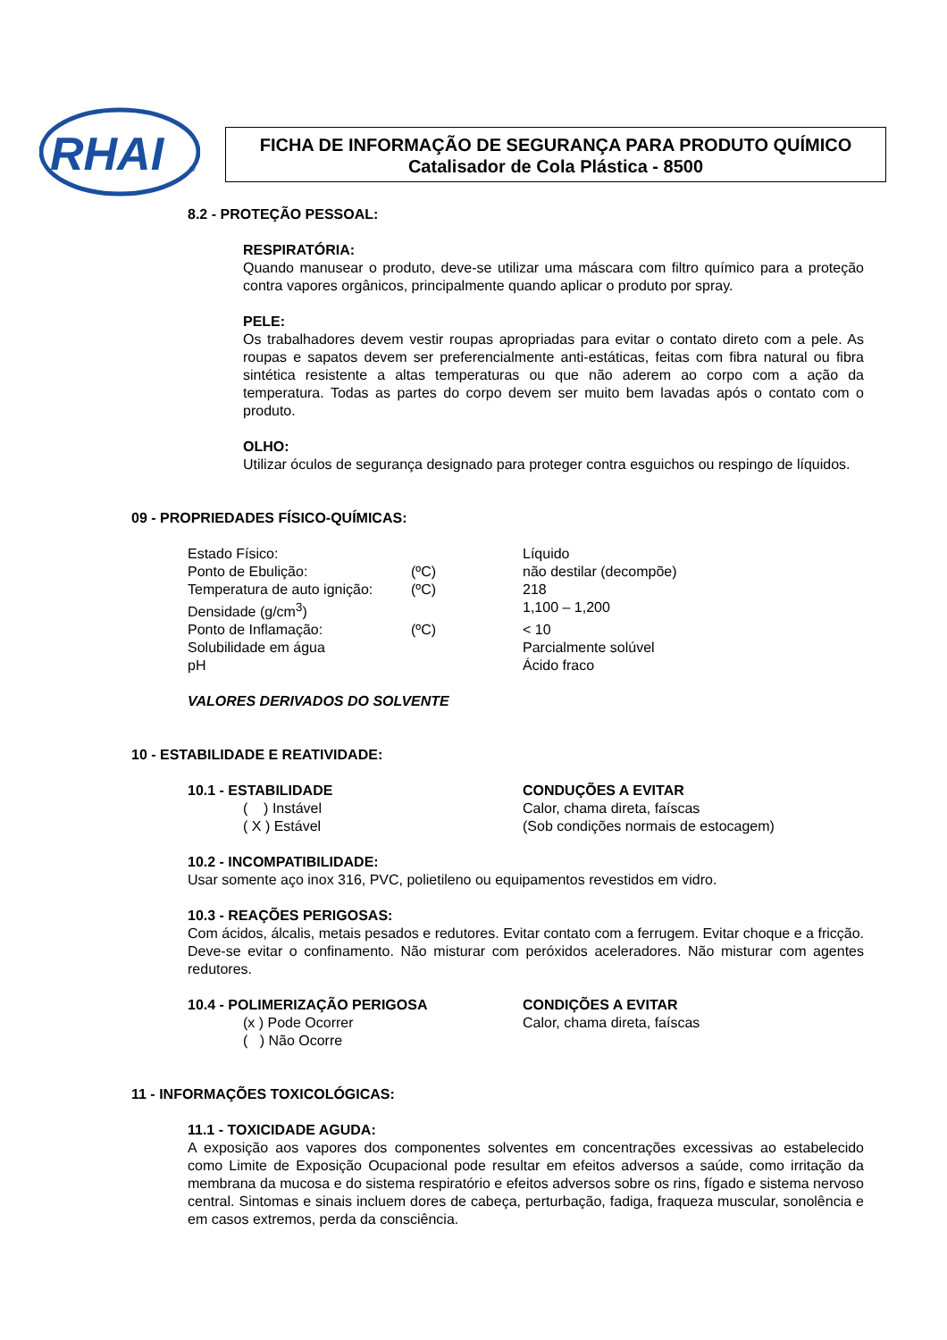RHAI
®
FICHA DE INFORMAÇÃO DE SEGURANÇA PARA PRODUTO QUÍMICO
Catalisador de Cola Plástica - 8500
8.2 - PROTEÇÃO PESSOAL:
RESPIRATÓRIA:
Quando manusear o produto, deve-se utilizar uma máscara com filtro químico para a proteção contra vapores orgânicos, principalmente quando aplicar o produto por spray.
PELE:
Os trabalhadores devem vestir roupas apropriadas para evitar o contato direto com a pele. As roupas e sapatos devem ser preferencialmente anti-estáticas, feitas com fibra natural ou fibra sintética resistente a altas temperaturas ou que não aderem ao corpo com a ação da temperatura. Todas as partes do corpo devem ser muito bem lavadas após o contato com o produto.
OLHO:
Utilizar óculos de segurança designado para proteger contra esguichos ou respingo de líquidos.
09 - PROPRIEDADES FÍSICO-QUÍMICAS:
| Estado Físico: | | Líquido |
| Ponto de Ebulição: | (ºC) | não destilar (decompõe) |
| Temperatura de auto ignição: | (ºC) | 218 |
| Densidade (g/cm<sup>3</sup>) | | 1,100 – 1,200 |
| Ponto de Inflamação: | (ºC) | < 10 |
| Solubilidade em água | | Parcialmente solúvel |
| pH | | Ácido fraco |
VALORES DERIVADOS DO SOLVENTE
10 - ESTABILIDADE E REATIVIDADE:
| 10.1 - ESTABILIDADE ( ) Instável ( X ) Estável | CONDUÇÕES A EVITAR Calor, chama direta, faíscas (Sob condições normais de estocagem) |
10.2 - INCOMPATIBILIDADE:
Usar somente aço inox 316, PVC, polietileno ou equipamentos revestidos em vidro.
10.3 - REAÇÕES PERIGOSAS:
Com ácidos, álcalis, metais pesados e redutores. Evitar contato com a ferrugem. Evitar choque e a fricção. Deve-se evitar o confinamento. Não misturar com peróxidos aceleradores. Não misturar com agentes redutores.
| 10.4 - POLIMERIZAÇÃO PERIGOSA (x ) Pode Ocorrer ( ) Não Ocorre | CONDIÇÕES A EVITAR Calor, chama direta, faíscas |
11 - INFORMAÇÕES TOXICOLÓGICAS:
11.1 - TOXICIDADE AGUDA:
A exposição aos vapores dos componentes solventes em concentrações excessivas ao estabelecido como Limite de Exposição Ocupacional pode resultar em efeitos adversos a saúde, como irritação da membrana da mucosa e do sistema respiratório e efeitos adversos sobre os rins, fígado e sistema nervoso central. Sintomas e sinais incluem dores de cabeça, perturbação, fadiga, fraqueza muscular, sonolência e em casos extremos, perda da consciência.